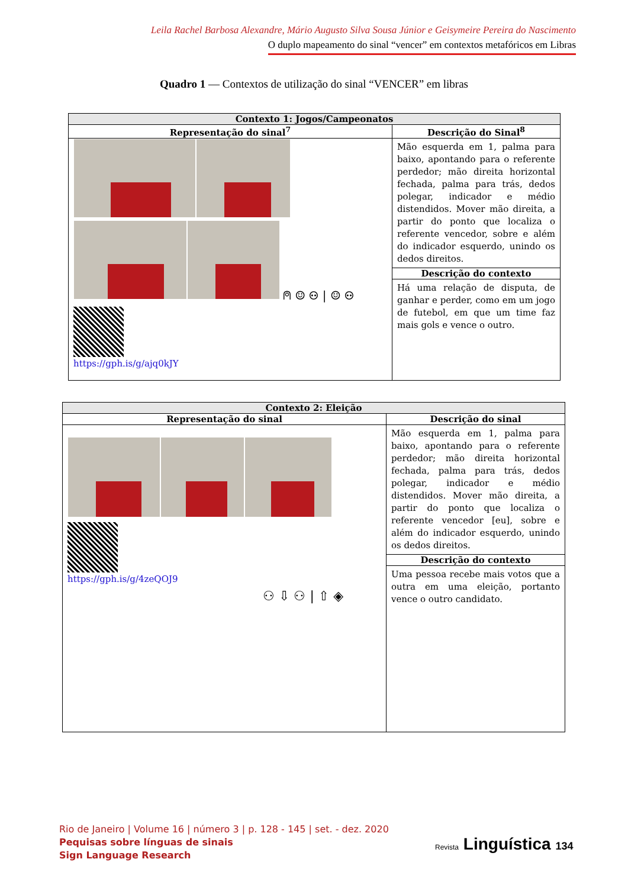Leila Rachel Barbosa Alexandre, Mário Augusto Silva Sousa Júnior e Geisymeire Pereira do Nascimento
O duplo mapeamento do sinal “vencer” em contextos metafóricos em Libras
Quadro 1 — Contextos de utilização do sinal “VENCER” em libras
| Contexto 1: Jogos/Campeonatos | |
| --- | --- |
| Representação do sinal<sup>7</sup> | Descrição do Sinal<sup>8</sup> |
| ⍝ ☺ ⚇ / ☺ ⚇ https://gph.is/g/ajq0kJY | Mão esquerda em 1, palma para baixo, apontando para o referente perdedor; mão direita horizontal fechada, palma para trás, dedos polegar, indicador e médio distendidos. Mover mão direita, a partir do ponto que localiza o referente vencedor, sobre e além do indicador esquerdo, unindo os dedos direitos. |
| | Descrição do contexto |
| | Há uma relação de disputa, de ganhar e perder, como em um jogo de futebol, em que um time faz mais gols e vence o outro. |
| Contexto 2: Eleição | |
| --- | --- |
| Representação do sinal | Descrição do sinal |
| https://gph.is/g/4zeQOJ9 ⚇ ⇩ ⚇ / ⇧ ◈ | Mão esquerda em 1, palma para baixo, apontando para o referente perdedor; mão direita horizontal fechada, palma para trás, dedos polegar, indicador e médio distendidos. Mover mão direita, a partir do ponto que localiza o referente vencedor [eu], sobre e além do indicador esquerdo, unindo os dedos direitos. |
| | Descrição do contexto |
| | Uma pessoa recebe mais votos que a outra em uma eleição, portanto vence o outro candidato. |
Rio de Janeiro | Volume 16 | número 3 | p. 128 - 145 | set. - dez. 2020
Pequisas sobre línguas de sinais
Sign Language Research
Revista Linguística 134